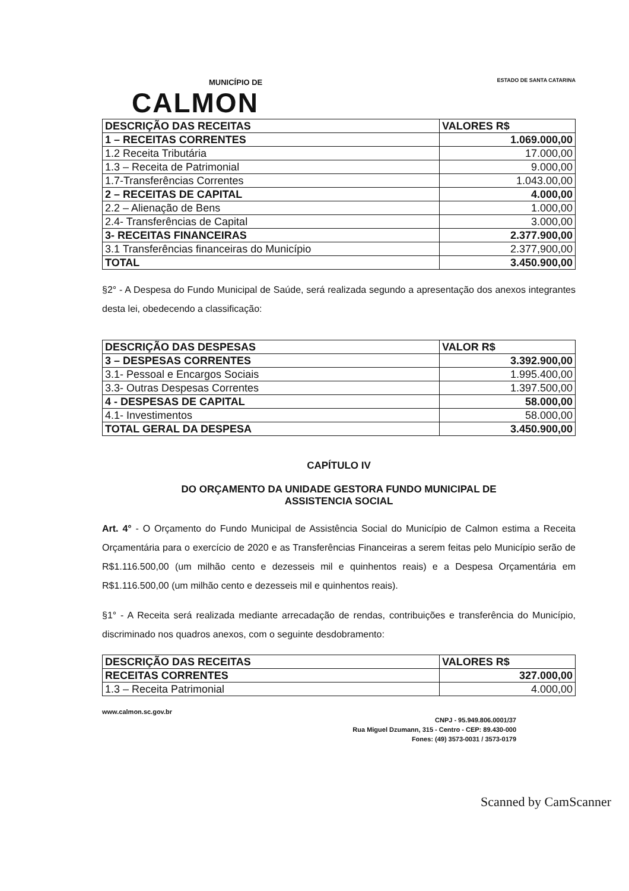MUNICÍPIO DE
CALMON
ESTADO DE SANTA CATARINA
| DESCRIÇÃO DAS RECEITAS | VALORES R$ |
| --- | --- |
| 1 – RECEITAS CORRENTES | 1.069.000,00 |
| 1.2 Receita Tributária | 17.000,00 |
| 1.3 – Receita de Patrimonial | 9.000,00 |
| 1.7-Transferências Correntes | 1.043.00,00 |
| 2 – RECEITAS DE CAPITAL | 4.000,00 |
| 2.2 – Alienação de Bens | 1.000,00 |
| 2.4- Transferências de Capital | 3.000,00 |
| 3- RECEITAS FINANCEIRAS | 2.377.900,00 |
| 3.1 Transferências financeiras do Município | 2.377,900,00 |
| TOTAL | 3.450.900,00 |
§2° - A Despesa do Fundo Municipal de Saúde, será realizada segundo a apresentação dos anexos integrantes desta lei, obedecendo a classificação:
| DESCRIÇÃO DAS DESPESAS | VALOR R$ |
| --- | --- |
| 3 – DESPESAS CORRENTES | 3.392.900,00 |
| 3.1- Pessoal e Encargos Sociais | 1.995.400,00 |
| 3.3- Outras Despesas Correntes | 1.397.500,00 |
| 4 - DESPESAS DE CAPITAL | 58.000,00 |
| 4.1- Investimentos | 58.000,00 |
| TOTAL GERAL DA DESPESA | 3.450.900,00 |
CAPÍTULO IV
DO ORÇAMENTO DA UNIDADE GESTORA FUNDO MUNICIPAL DE
ASSISTENCIA SOCIAL
Art. 4° - O Orçamento do Fundo Municipal de Assistência Social do Município de Calmon estima a Receita Orçamentária para o exercício de 2020 e as Transferências Financeiras a serem feitas pelo Município serão de R$1.116.500,00 (um milhão cento e dezesseis mil e quinhentos reais) e a Despesa Orçamentária em R$1.116.500,00 (um milhão cento e dezesseis mil e quinhentos reais).
§1° - A Receita será realizada mediante arrecadação de rendas, contribuições e transferência do Município, discriminado nos quadros anexos, com o seguinte desdobramento:
| DESCRIÇÃO DAS RECEITAS | VALORES R$ |
| --- | --- |
| RECEITAS CORRENTES | 327.000,00 |
| 1.3 – Receita Patrimonial | 4.000,00 |
www.calmon.sc.gov.br
CNPJ - 95.949.806.0001/37
Rua Miguel Dzumann, 315 - Centro - CEP: 89.430-000
Fones: (49) 3573-0031 / 3573-0179
Scanned by CamScanner